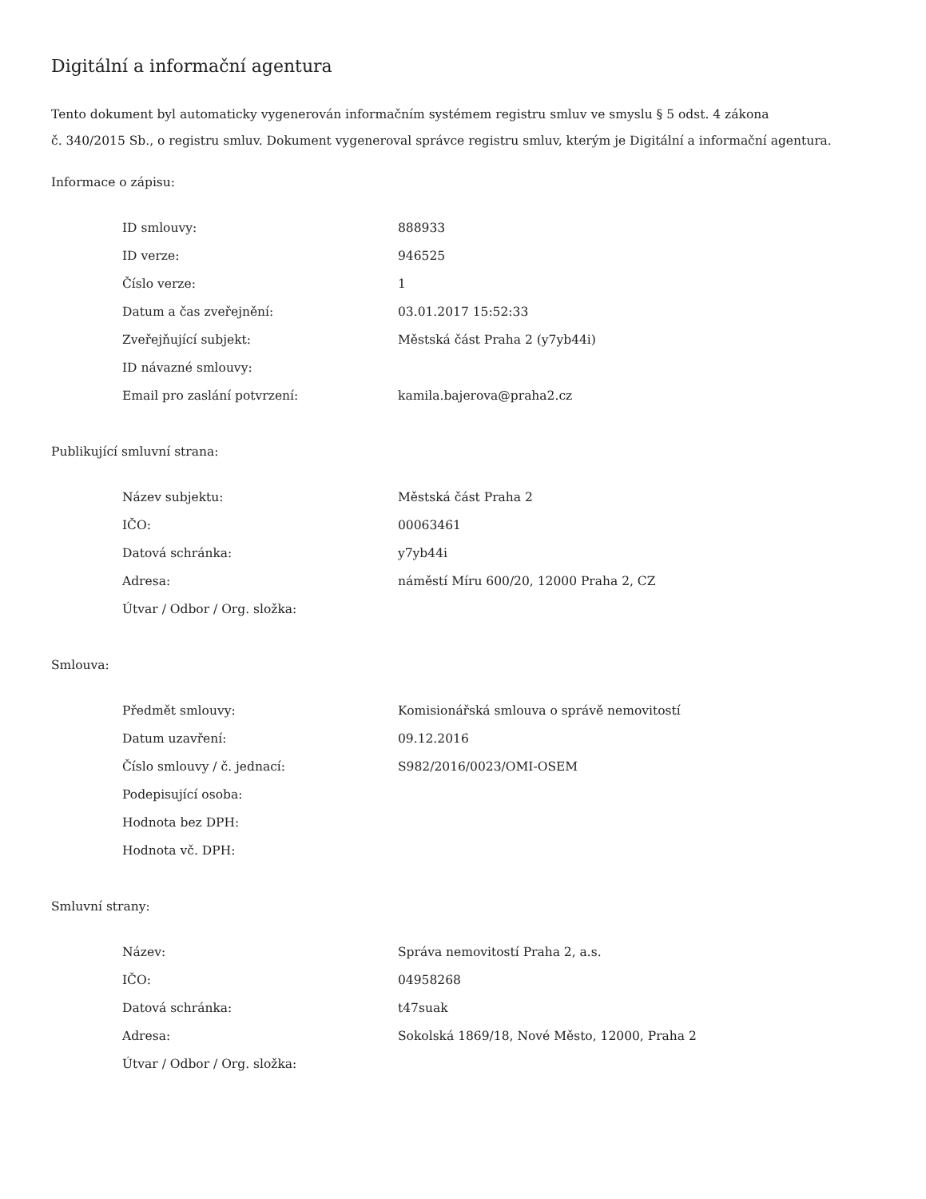Digitální a informační agentura
Tento dokument byl automaticky vygenerován informačním systémem registru smluv ve smyslu § 5 odst. 4 zákona
č. 340/2015 Sb., o registru smluv. Dokument vygeneroval správce registru smluv, kterým je Digitální a informační agentura.
Informace o zápisu:
| ID smlouvy: | 888933 |
| ID verze: | 946525 |
| Číslo verze: | 1 |
| Datum a čas zveřejnění: | 03.01.2017 15:52:33 |
| Zveřejňující subjekt: | Městská část Praha 2 (y7yb44i) |
| ID návazné smlouvy: | |
| Email pro zaslání potvrzení: | kamila.bajerova@praha2.cz |
Publikující smluvní strana:
| Název subjektu: | Městská část Praha 2 |
| IČO: | 00063461 |
| Datová schránka: | y7yb44i |
| Adresa: | náměstí Míru 600/20, 12000 Praha 2, CZ |
| Útvar / Odbor / Org. složka: | |
Smlouva:
| Předmět smlouvy: | Komisionářská smlouva o správě nemovitostí |
| Datum uzavření: | 09.12.2016 |
| Číslo smlouvy / č. jednací: | S982/2016/0023/OMI-OSEM |
| Podepisující osoba: | |
| Hodnota bez DPH: | |
| Hodnota vč. DPH: | |
Smluvní strany:
| Název: | Správa nemovitostí Praha 2, a.s. |
| IČO: | 04958268 |
| Datová schránka: | t47suak |
| Adresa: | Sokolská 1869/18, Nové Město, 12000, Praha 2 |
| Útvar / Odbor / Org. složka: | |